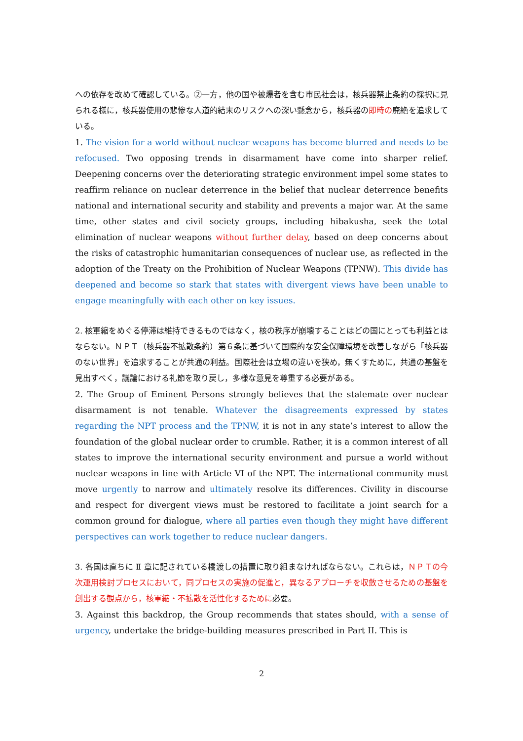への依存を改めて確認している。②一方，他の国や被爆者を含む市民社会は，核兵器禁止条約の採択に見られる様に，核兵器使用の悲惨な人道的結末のリスクへの深い懸念から，核兵器の即時の廃絶を追求している。
1. The vision for a world without nuclear weapons has become blurred and needs to be refocused. Two opposing trends in disarmament have come into sharper relief. Deepening concerns over the deteriorating strategic environment impel some states to reaffirm reliance on nuclear deterrence in the belief that nuclear deterrence benefits national and international security and stability and prevents a major war. At the same time, other states and civil society groups, including hibakusha, seek the total elimination of nuclear weapons without further delay, based on deep concerns about the risks of catastrophic humanitarian consequences of nuclear use, as reflected in the adoption of the Treaty on the Prohibition of Nuclear Weapons (TPNW). This divide has deepened and become so stark that states with divergent views have been unable to engage meaningfully with each other on key issues.
2. 核軍縮をめぐる停滞は維持できるものではなく，核の秩序が崩壊することはどの国にとっても利益とはならない。ＮＰＴ（核兵器不拡散条約）第６条に基づいて国際的な安全保障環境を改善しながら「核兵器のない世界」を追求することが共通の利益。国際社会は立場の違いを狭め，無くすために，共通の基盤を見出すべく，議論における礼節を取り戻し，多様な意見を尊重する必要がある。
2. The Group of Eminent Persons strongly believes that the stalemate over nuclear disarmament is not tenable. Whatever the disagreements expressed by states regarding the NPT process and the TPNW, it is not in any state’s interest to allow the foundation of the global nuclear order to crumble. Rather, it is a common interest of all states to improve the international security environment and pursue a world without nuclear weapons in line with Article VI of the NPT. The international community must move urgently to narrow and ultimately resolve its differences. Civility in discourse and respect for divergent views must be restored to facilitate a joint search for a common ground for dialogue, where all parties even though they might have different perspectives can work together to reduce nuclear dangers.
3. 各国は直ちに Ⅱ 章に記されている橋渡しの措置に取り組まなければならない。これらは，ＮＰＴの今次運用検討プロセスにおいて，同プロセスの実施の促進と，異なるアプローチを収斂させるための基盤を創出する観点から，核軍縮・不拡散を活性化するために必要。
3. Against this backdrop, the Group recommends that states should, with a sense of urgency, undertake the bridge-building measures prescribed in Part II. This is
2